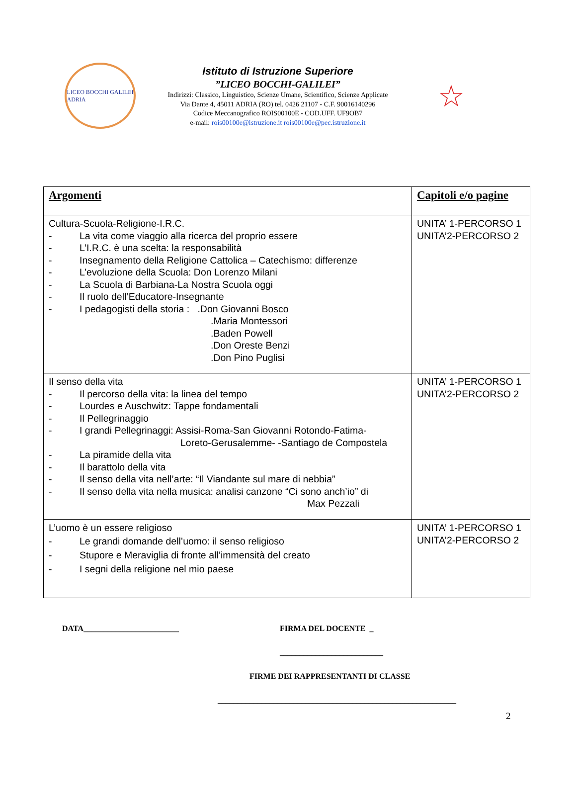LICEO BOCCHI GALILEI
ADRIA
Istituto di Istruzione Superiore
”LICEO BOCCHI-GALILEI”
Indirizzi: Classico, Linguistico, Scienze Umane, Scientifico, Scienze Applicate
Via Dante 4, 45011 ADRIA (RO) tel. 0426 21107 - C.F. 90016140296
Codice Meccanografico ROIS00100E - COD.UFF. UF9OB7
e-mail: rois00100e@istruzione.it rois00100e@pec.istruzione.it
☆
| Argomenti | Capitoli e/o pagine |
| --- | --- |
| Cultura-Scuola-Religione-I.R.C. - La vita come viaggio alla ricerca del proprio essere - L’I.R.C. è una scelta: la responsabilità - Insegnamento della Religione Cattolica – Catechismo: differenze - L’evoluzione della Scuola: Don Lorenzo Milani - La Scuola di Barbiana-La Nostra Scuola oggi - Il ruolo dell’Educatore-Insegnante - I pedagogisti della storia : .Don Giovanni Bosco .Maria Montessori .Baden Powell .Don Oreste Benzi .Don Pino Puglisi | UNITA’ 1-PERCORSO 1 UNITA’2-PERCORSO 2 |
| Il senso della vita - Il percorso della vita: la linea del tempo - Lourdes e Auschwitz: Tappe fondamentali - Il Pellegrinaggio - I grandi Pellegrinaggi: Assisi-Roma-San Giovanni Rotondo-Fatima- Loreto-Gerusalemme- -Santiago de Compostela - La piramide della vita - Il barattolo della vita - Il senso della vita nell’arte: “Il Viandante sul mare di nebbia” - Il senso della vita nella musica: analisi canzone “Ci sono anch’io” di Max Pezzali | UNITA’ 1-PERCORSO 1 UNITA’2-PERCORSO 2 |
| L’uomo è un essere religioso - Le grandi domande dell’uomo: il senso religioso - Stupore e Meraviglia di fronte all’immensità del creato - I segni della religione nel mio paese | UNITA’ 1-PERCORSO 1 UNITA’2-PERCORSO 2 |
DATA________________________ FIRMA DEL DOCENTE _
__________________________
FIRME DEI RAPPRESENTANTI DI CLASSE
____________________________________________________________
2